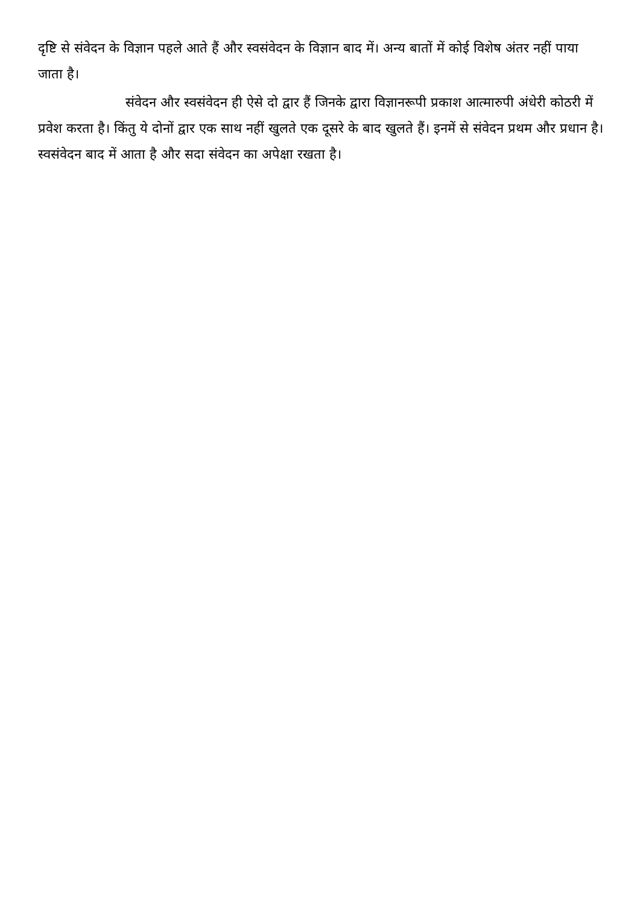दृष्टि से संवेदन के विज्ञान पहले आते हैं और स्वसंवेदन के विज्ञान बाद में। अन्य बातों में कोई विशेष अंतर नहीं पाया जाता है।
संवेदन और स्वसंवेदन ही ऐसे दो द्वार हैं जिनके द्वारा विज्ञानरूपी प्रकाश आत्मारुपी अंधेरी कोठरी में प्रवेश करता है। किंतु ये दोनों द्वार एक साथ नहीं खुलते एक दूसरे के बाद खुलते हैं। इनमें से संवेदन प्रथम और प्रधान है। स्वसंवेदन बाद में आता है और सदा संवेदन का अपेक्षा रखता है।